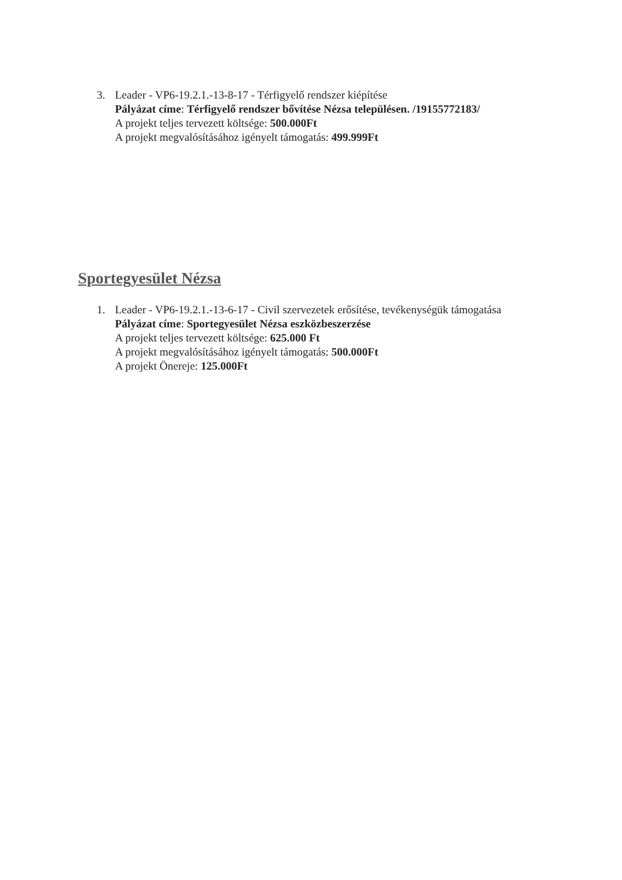3. Leader - VP6-19.2.1.-13-8-17 - Térfigyelő rendszer kiépítése
Pályázat címe: Térfigyelő rendszer bővítése Nézsa településen. /19155772183/
A projekt teljes tervezett költsége: 500.000Ft
A projekt megvalósításához igényelt támogatás: 499.999Ft
Sportegyesület Nézsa
1. Leader - VP6-19.2.1.-13-6-17 - Civil szervezetek erősítése, tevékenységük támogatása
Pályázat címe: Sportegyesület Nézsa eszközbeszerzése
A projekt teljes tervezett költsége: 625.000 Ft
A projekt megvalósításához igényelt támogatás: 500.000Ft
A projekt Önereje: 125.000Ft